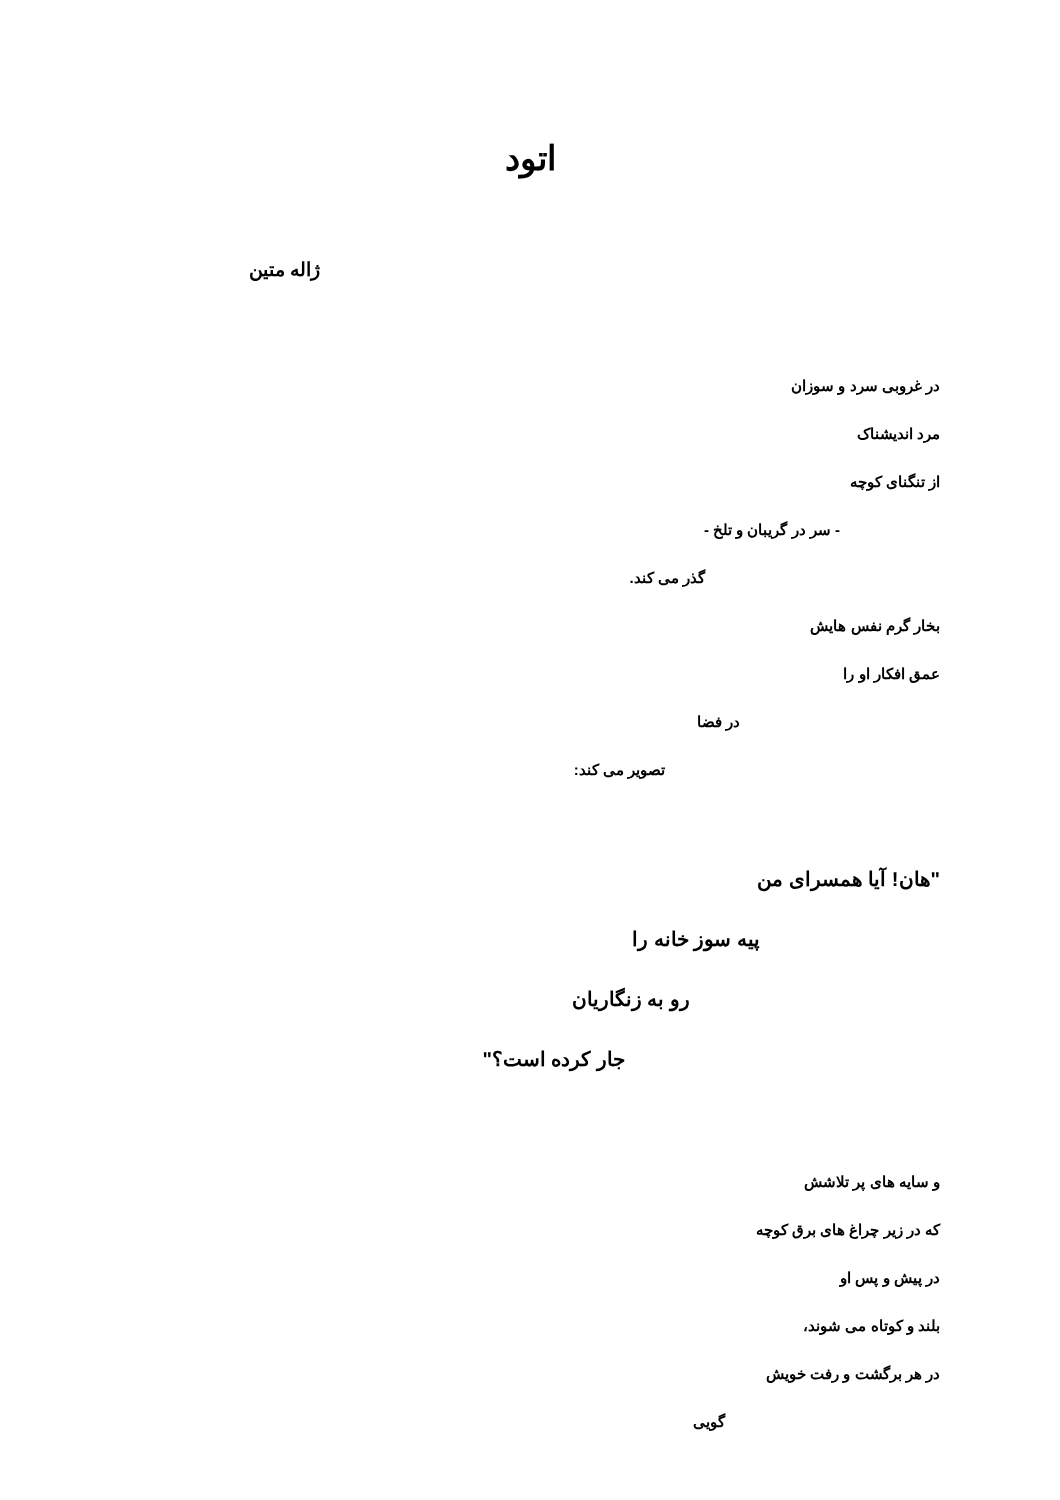اتود
ژاله متین
در غروبی سرد و سوزان
مرد اندیشناک
از تنگنای کوچه
- سر در گریبان و تلخ -
گذر می کند.
بخار گرم نفس هایش
عمق افکار او را
در فضا
تصویر می کند:
"هان! آیا همسرای من
پیه سوز خانه را
رو به زنگاریان
جار کرده است؟"
و سایه های پر تلاشش
که در زیر چراغ های برق کوچه
در پیش و پس او
بلند و کوتاه می شوند،
در هر برگشت و رفت خویش
گویی